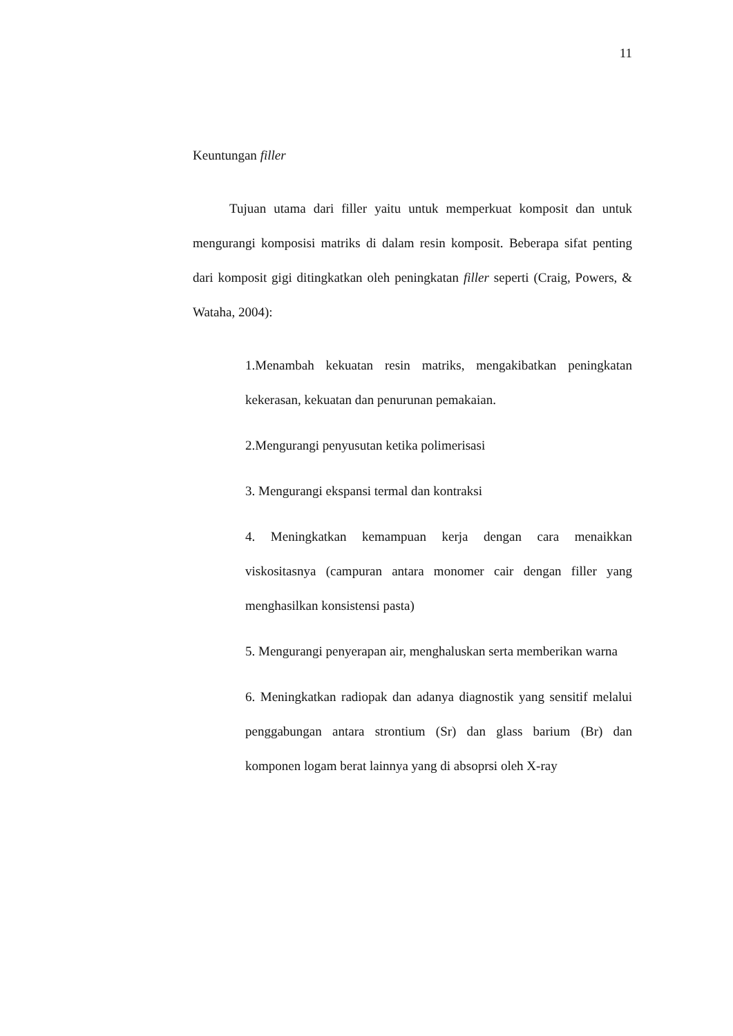11
Keuntungan filler
Tujuan utama dari filler yaitu untuk memperkuat komposit dan untuk mengurangi komposisi matriks di dalam resin komposit. Beberapa sifat penting dari komposit gigi ditingkatkan oleh peningkatan filler seperti (Craig, Powers, & Wataha, 2004):
1.Menambah kekuatan resin matriks, mengakibatkan peningkatan kekerasan, kekuatan dan penurunan pemakaian.
2.Mengurangi penyusutan ketika polimerisasi
3. Mengurangi ekspansi termal dan kontraksi
4. Meningkatkan kemampuan kerja dengan cara menaikkan viskositasnya (campuran antara monomer cair dengan filler yang menghasilkan konsistensi pasta)
5. Mengurangi penyerapan air, menghaluskan serta memberikan warna
6. Meningkatkan radiopak dan adanya diagnostik yang sensitif melalui penggabungan antara strontium (Sr) dan glass barium (Br) dan komponen logam berat lainnya yang di absoprsi oleh X-ray